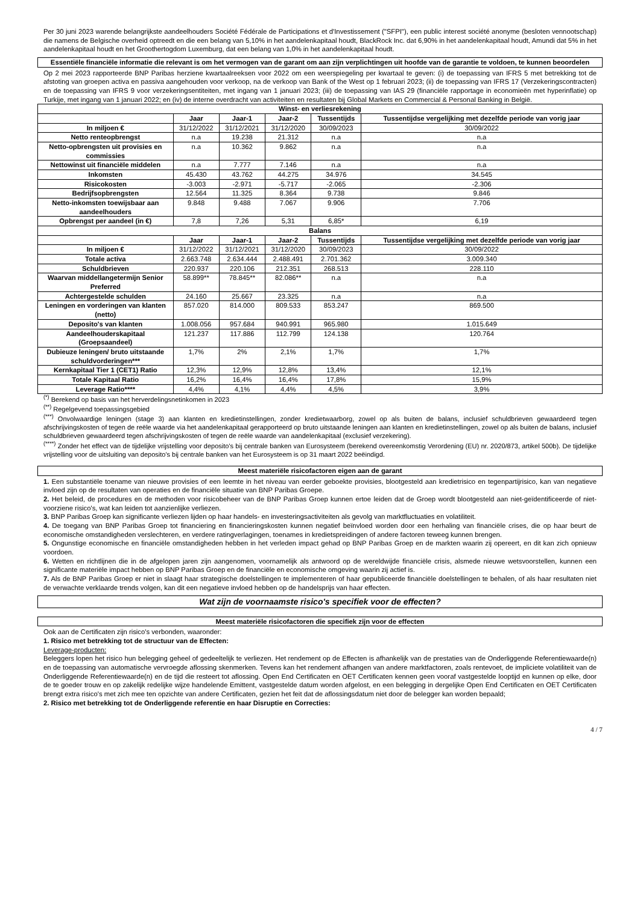Per 30 juni 2023 warende belangrijkste aandeelhouders Société Fédérale de Participations et d'Investissement ("SFPI"), een public interest société anonyme (besloten vennootschap) die namens de Belgische overheid optreedt en die een belang van 5,10% in het aandelenkapitaal houdt, BlackRock Inc. dat 6,90% in het aandelenkapitaal houdt, Amundi dat 5% in het aandelenkapitaal houdt en het Groothertogdom Luxemburg, dat een belang van 1,0% in het aandelenkapitaal houdt.
Essentiële financiële informatie die relevant is om het vermogen van de garant om aan zijn verplichtingen uit hoofde van de garantie te voldoen, te kunnen beoordelen
Op 2 mei 2023 rapporteerde BNP Paribas herziene kwartaalreeksen voor 2022 om een weerspiegeling per kwartaal te geven: (i) de toepassing van IFRS 5 met betrekking tot de afstoting van groepen activa en passiva aangehouden voor verkoop, na de verkoop van Bank of the West op 1 februari 2023; (ii) de toepassing van IFRS 17 (Verzekeringscontracten) en de toepassing van IFRS 9 voor verzekeringsentiteiten, met ingang van 1 januari 2023; (iii) de toepassing van IAS 29 (financiële rapportage in economieën met hyperinflatie) op Turkije, met ingang van 1 januari 2022; en (iv) de interne overdracht van activiteiten en resultaten bij Global Markets en Commercial & Personal Banking in België.
| Winst- en verliesrekening | | | | | |
| --- | --- | --- | --- | --- | --- |
| | Jaar | Jaar-1 | Jaar-2 | Tussentijds | Tussentijdse vergelijking met dezelfde periode van vorig jaar |
| In miljoen € | 31/12/2022 | 31/12/2021 | 31/12/2020 | 30/09/2023 | 30/09/2022 |
| Netto renteopbrengst | n.a | 19.238 | 21.312 | n.a | n.a |
| Netto-opbrengsten uit provisies en commissies | n.a | 10.362 | 9.862 | n.a | n.a |
| Nettowinst uit financiële middelen | n.a | 7.777 | 7.146 | n.a | n.a |
| Inkomsten | 45.430 | 43.762 | 44.275 | 34.976 | 34.545 |
| Risicokosten | -3.003 | -2.971 | -5.717 | -2.065 | -2.306 |
| Bedrijfsopbrengsten | 12.564 | 11.325 | 8.364 | 9.738 | 9.846 |
| Netto-inkomsten toewijsbaar aan aandeelhouders | 9.848 | 9.488 | 7.067 | 9.906 | 7.706 |
| Opbrengst per aandeel (in €) | 7,8 | 7,26 | 5,31 | 6,85* | 6,19 |
| Balans | | | | | |
| | Jaar | Jaar-1 | Jaar-2 | Tussentijds | Tussentijdse vergelijking met dezelfde periode van vorig jaar |
| In miljoen € | 31/12/2022 | 31/12/2021 | 31/12/2020 | 30/09/2023 | 30/09/2022 |
| Totale activa | 2.663.748 | 2.634.444 | 2.488.491 | 2.701.362 | 3.009.340 |
| Schuldbrieven | 220.937 | 220.106 | 212.351 | 268.513 | 228.110 |
| Waarvan middellangetermijn Senior Preferred | 58.899** | 78.845** | 82.086** | n.a | n.a |
| Achtergestelde schulden | 24.160 | 25.667 | 23.325 | n.a | n.a |
| Leningen en vorderingen van klanten (netto) | 857.020 | 814.000 | 809.533 | 853.247 | 869.500 |
| Deposito's van klanten | 1.008.056 | 957.684 | 940.991 | 965.980 | 1.015.649 |
| Aandeelhouderskapitaal (Groepsaandeel) | 121.237 | 117.886 | 112.799 | 124.138 | 120.764 |
| Dubieuze leningen/ bruto uitstaande schuldvorderingen*** | 1,7% | 2% | 2,1% | 1,7% | 1,7% |
| Kernkapitaal Tier 1 (CET1) Ratio | 12,3% | 12,9% | 12,8% | 13,4% | 12,1% |
| Totale Kapitaal Ratio | 16,2% | 16,4% | 16,4% | 17,8% | 15,9% |
| Leverage Ratio**** | 4,4% | 4,1% | 4,4% | 4,5% | 3,9% |
<sup>(*)</sup> Berekend op basis van het herverdelingsnetinkomen in 2023
<sup>(**)</sup> Regelgevend toepassingsgebied
<sup>(***)</sup> Onvolwaardige leningen (stage 3) aan klanten en kredietinstellingen, zonder kredietwaarborg, zowel op als buiten de balans, inclusief schuldbrieven gewaardeerd tegen afschrijvingskosten of tegen de reële waarde via het aandelenkapitaal gerapporteerd op bruto uitstaande leningen aan klanten en kredietinstellingen, zowel op als buiten de balans, inclusief schuldbrieven gewaardeerd tegen afschrijvingskosten of tegen de reële waarde van aandelenkapitaal (exclusief verzekering).
<sup>(****)</sup> Zonder het effect van de tijdelijke vrijstelling voor deposito's bij centrale banken van Eurosysteem (berekend overeenkomstig Verordening (EU) nr. 2020/873, artikel 500b). De tijdelijke vrijstelling voor de uitsluiting van deposito's bij centrale banken van het Eurosysteem is op 31 maart 2022 beëindigd.
Meest materiële risicofactoren eigen aan de garant
1. Een substantiële toename van nieuwe provisies of een leemte in het niveau van eerder geboekte provisies, blootgesteld aan kredietrisico en tegenpartijrisico, kan van negatieve invloed zijn op de resultaten van operaties en de financiële situatie van BNP Paribas Groepe.
2. Het beleid, de procedures en de methoden voor risicobeheer van de BNP Paribas Groep kunnen ertoe leiden dat de Groep wordt blootgesteld aan niet-geïdentificeerde of niet-voorziene risico's, wat kan leiden tot aanzienlijke verliezen.
3. BNP Paribas Groep kan significante verliezen lijden op haar handels- en investeringsactiviteiten als gevolg van marktfluctuaties en volatiliteit.
4. De toegang van BNP Paribas Groep tot financiering en financieringskosten kunnen negatief beïnvloed worden door een herhaling van financiële crises, die op haar beurt de economische omstandigheden verslechteren, en verdere ratingverlagingen, toenames in kredietspreidingen of andere factoren teweeg kunnen brengen.
5. Ongunstige economische en financiële omstandigheden hebben in het verleden impact gehad op BNP Paribas Groep en de markten waarin zij opereert, en dit kan zich opnieuw voordoen.
6. Wetten en richtlijnen die in de afgelopen jaren zijn aangenomen, voornamelijk als antwoord op de wereldwijde financiële crisis, alsmede nieuwe wetsvoorstellen, kunnen een significante materiële impact hebben op BNP Paribas Groep en de financiële en economische omgeving waarin zij actief is.
7. Als de BNP Paribas Groep er niet in slaagt haar strategische doelstellingen te implementeren of haar gepubliceerde financiële doelstellingen te behalen, of als haar resultaten niet de verwachte verklaarde trends volgen, kan dit een negatieve invloed hebben op de handelsprijs van haar effecten.
Wat zijn de voornaamste risico's specifiek voor de effecten?
Meest materiële risicofactoren die specifiek zijn voor de effecten
Ook aan de Certificaten zijn risico's verbonden, waaronder:
1. Risico met betrekking tot de structuur van de Effecten:
Leverage-producten:
Beleggers lopen het risico hun belegging geheel of gedeeltelijk te verliezen. Het rendement op de Effecten is afhankelijk van de prestaties van de Onderliggende Referentiewaarde(n) en de toepassing van automatische vervroegde aflossing skenmerken. Tevens kan het rendement afhangen van andere marktfactoren, zoals rentevoet, de impliciete volatiliteit van de Onderliggende Referentiewaarde(n) en de tijd die resteert tot aflossing. Open End Certificaten en OET Certificaten kennen geen vooraf vastgestelde looptijd en kunnen op elke, door de te goeder trouw en op zakelijk redelijke wijze handelende Emittent, vastgestelde datum worden afgelost, en een belegging in dergelijke Open End Certificaten en OET Certificaten brengt extra risico's met zich mee ten opzichte van andere Certificaten, gezien het feit dat de aflossingsdatum niet door de belegger kan worden bepaald;
2. Risico met betrekking tot de Onderliggende referentie en haar Disruptie en Correcties:
4 / 7